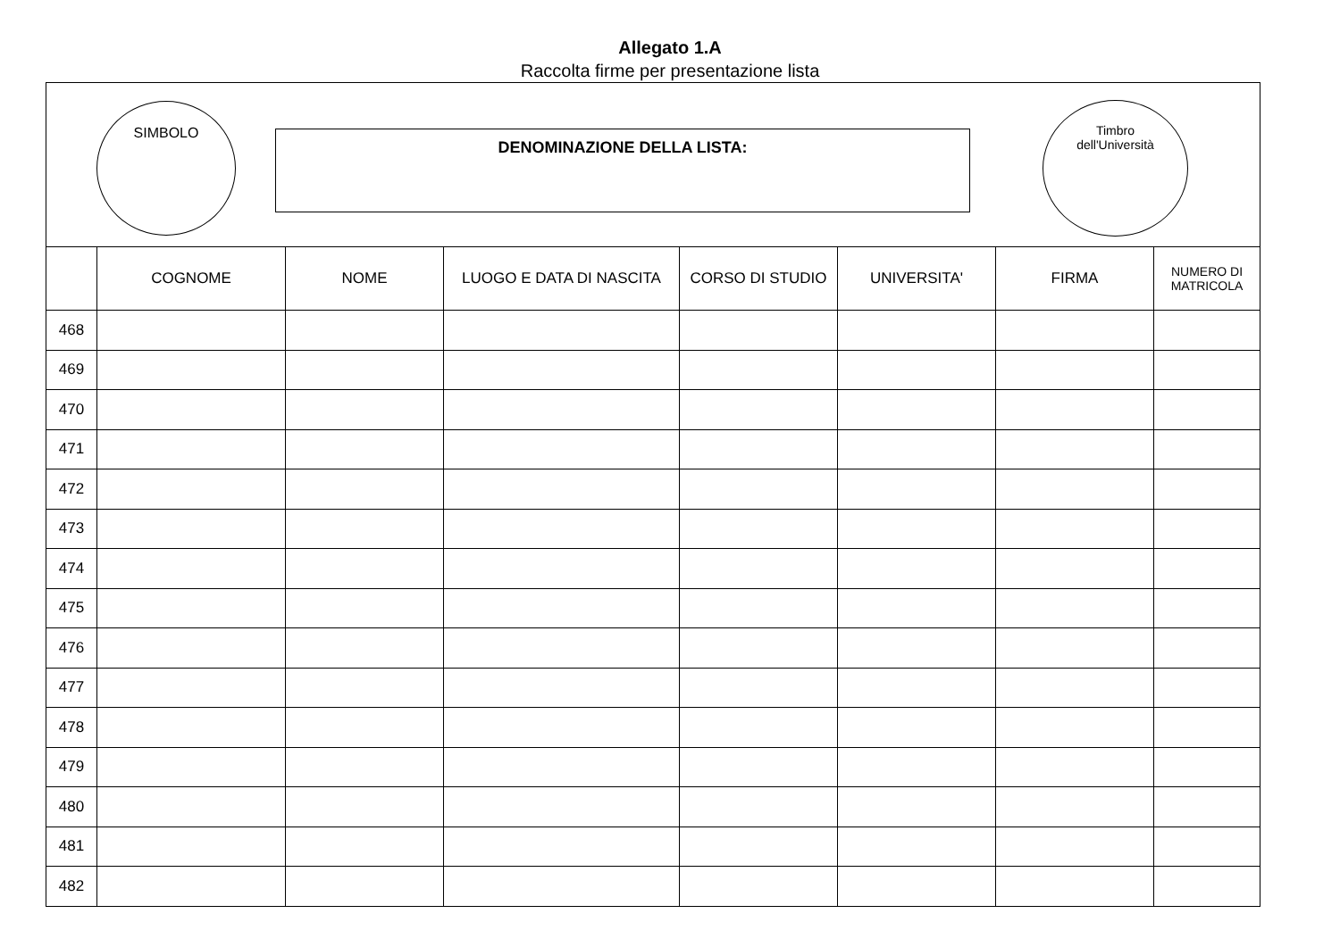Allegato 1.A
Raccolta firme per presentazione lista
SIMBOLO
DENOMINAZIONE DELLA LISTA:
Timbro
dell'Università
| | COGNOME | NOME | LUOGO E DATA DI NASCITA | CORSO DI STUDIO | UNIVERSITA' | FIRMA | NUMERO DI MATRICOLA |
| --- | --- | --- | --- | --- | --- | --- | --- |
| 468 | | | | | | | |
| 469 | | | | | | | |
| 470 | | | | | | | |
| 471 | | | | | | | |
| 472 | | | | | | | |
| 473 | | | | | | | |
| 474 | | | | | | | |
| 475 | | | | | | | |
| 476 | | | | | | | |
| 477 | | | | | | | |
| 478 | | | | | | | |
| 479 | | | | | | | |
| 480 | | | | | | | |
| 481 | | | | | | | |
| 482 | | | | | | | |